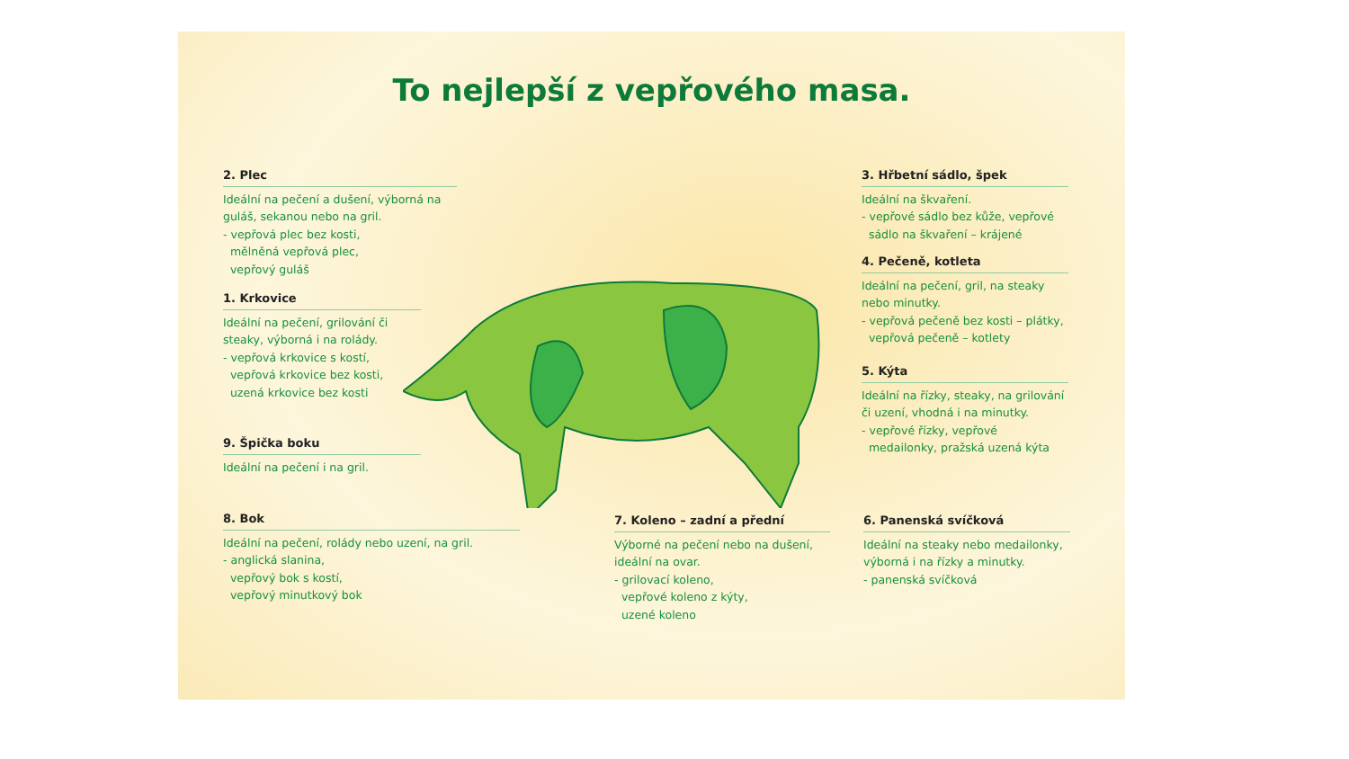To nejlepší z vepřového masa.
2. Plec
Ideální na pečení a dušení, výborná na guláš, sekanou nebo na gril.
- vepřová plec bez kosti,
mělněná vepřová plec,
vepřový guláš
1. Krkovice
Ideální na pečení, grilování či steaky, výborná i na rolády.
- vepřová krkovice s kostí,
vepřová krkovice bez kosti,
uzená krkovice bez kosti
9. Špička boku
Ideální na pečení i na gril.
8. Bok
Ideální na pečení, rolády nebo uzení, na gril.
- anglická slanina,
vepřový bok s kostí,
vepřový minutkový bok
7. Koleno – zadní a přední
Výborné na pečení nebo na dušení, ideální na ovar.
- grilovací koleno,
vepřové koleno z kýty,
uzené koleno
3. Hřbetní sádlo, špek
Ideální na škvaření.
- vepřové sádlo bez kůže, vepřové
sádlo na škvaření – krájené
4. Pečeně, kotleta
Ideální na pečení, gril, na steaky nebo minutky.
- vepřová pečeně bez kosti – plátky,
vepřová pečeně – kotlety
5. Kýta
Ideální na řízky, steaky, na grilování či uzení, vhodná i na minutky.
- vepřové řízky, vepřové
medailonky, pražská uzená kýta
6. Panenská svíčková
Ideální na steaky nebo medailonky, výborná i na řízky a minutky.
- panenská svíčková